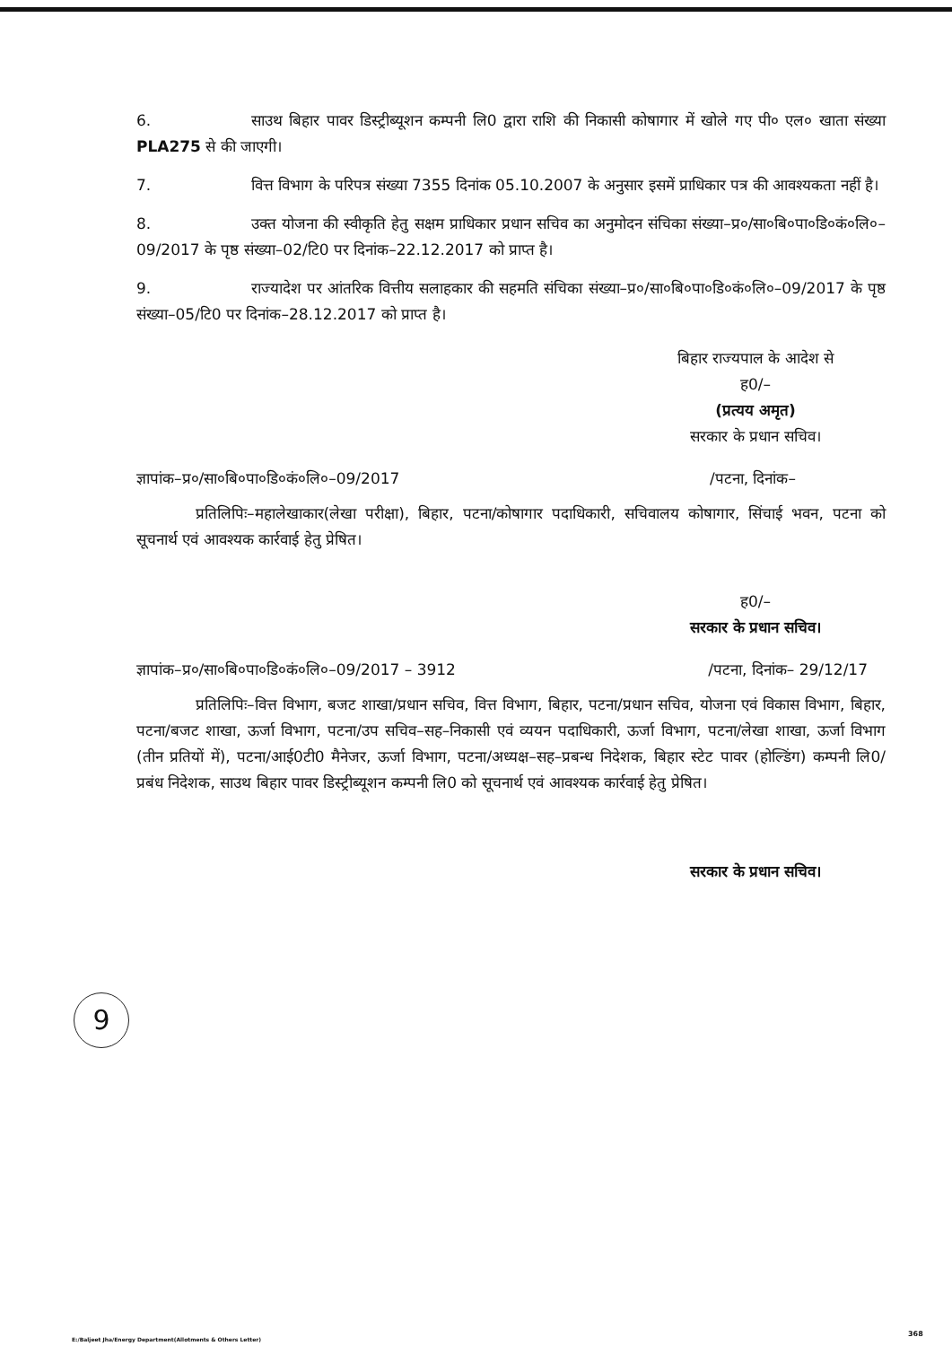6. साउथ बिहार पावर डिस्ट्रीब्यूशन कम्पनी लि0 द्वारा राशि की निकासी कोषागार में खोले गए पी० एल० खाता संख्या PLA275 से की जाएगी।
7. वित्त विभाग के परिपत्र संख्या 7355 दिनांक 05.10.2007 के अनुसार इसमें प्राधिकार पत्र की आवश्यकता नहीं है।
8. उक्त योजना की स्वीकृति हेतु सक्षम प्राधिकार प्रधान सचिव का अनुमोदन संचिका संख्या–प्र०/सा०बि०पा०डि०कं०लि०–09/2017 के पृष्ठ संख्या–02/टि0 पर दिनांक–22.12.2017 को प्राप्त है।
9. राज्यादेश पर आंतरिक वित्तीय सलाहकार की सहमति संचिका संख्या–प्र०/सा०बि०पा०डि०कं०लि०–09/2017 के पृष्ठ संख्या–05/टि0 पर दिनांक–28.12.2017 को प्राप्त है।
बिहार राज्यपाल के आदेश से
ह0/–
(प्रत्यय अमृत)
सरकार के प्रधान सचिव।
ज्ञापांक–प्र०/सा०बि०पा०डि०कं०लि०–09/2017 /पटना, दिनांक–
प्रतिलिपिः–महालेखाकार(लेखा परीक्षा), बिहार, पटना/कोषागार पदाधिकारी, सचिवालय कोषागार, सिंचाई भवन, पटना को सूचनार्थ एवं आवश्यक कार्रवाई हेतु प्रेषित।
ह0/–
सरकार के प्रधान सचिव।
ज्ञापांक–प्र०/सा०बि०पा०डि०कं०लि०–09/2017 – 3912 /पटना, दिनांक– 29/12/17
प्रतिलिपिः–वित्त विभाग, बजट शाखा/प्रधान सचिव, वित्त विभाग, बिहार, पटना/प्रधान सचिव, योजना एवं विकास विभाग, बिहार, पटना/बजट शाखा, ऊर्जा विभाग, पटना/उप सचिव–सह–निकासी एवं व्ययन पदाधिकारी, ऊर्जा विभाग, पटना/लेखा शाखा, ऊर्जा विभाग (तीन प्रतियों में), पटना/आई0टी0 मैनेजर, ऊर्जा विभाग, पटना/अध्यक्ष–सह–प्रबन्ध निदेशक, बिहार स्टेट पावर (होल्डिंग) कम्पनी लि0/प्रबंध निदेशक, साउथ बिहार पावर डिस्ट्रीब्यूशन कम्पनी लि0 को सूचनार्थ एवं आवश्यक कार्रवाई हेतु प्रेषित।
सरकार के प्रधान सचिव।
9
E:/Baljeet Jha/Energy Department(Allotments & Others Letter)
368